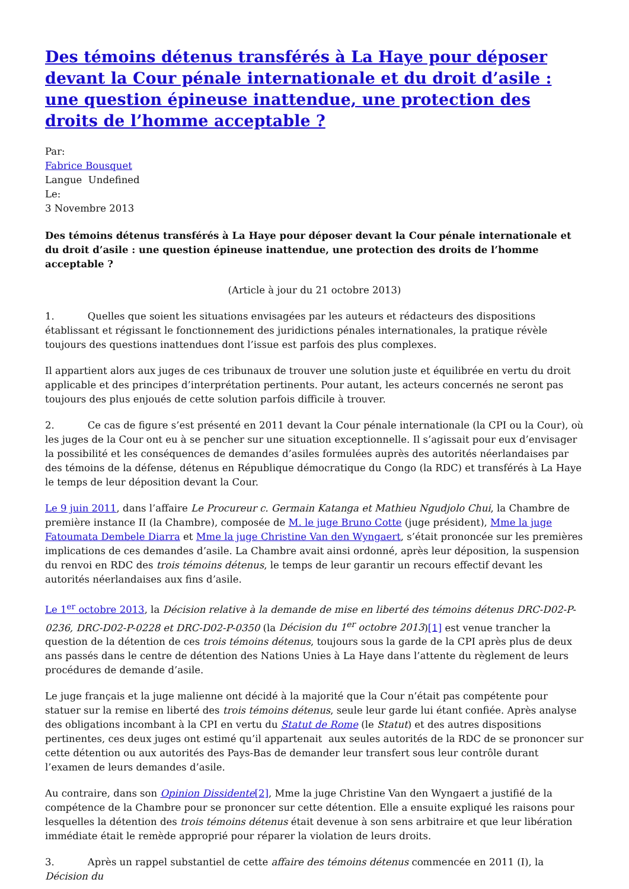Des témoins détenus transférés à La Haye pour déposer devant la Cour pénale internationale et du droit d’asile : une question épineuse inattendue, une protection des droits de l’homme acceptable ?
Par:
Fabrice Bousquet
Langue Undefined
Le:
3 Novembre 2013
Des témoins détenus transférés à La Haye pour déposer devant la Cour pénale internationale et du droit d’asile : une question épineuse inattendue, une protection des droits de l’homme acceptable ?
(Article à jour du 21 octobre 2013)
1. Quelles que soient les situations envisagées par les auteurs et rédacteurs des dispositions établissant et régissant le fonctionnement des juridictions pénales internationales, la pratique révèle toujours des questions inattendues dont l’issue est parfois des plus complexes.
Il appartient alors aux juges de ces tribunaux de trouver une solution juste et équilibrée en vertu du droit applicable et des principes d’interprétation pertinents. Pour autant, les acteurs concernés ne seront pas toujours des plus enjoués de cette solution parfois difficile à trouver.
2. Ce cas de figure s’est présenté en 2011 devant la Cour pénale internationale (la CPI ou la Cour), où les juges de la Cour ont eu à se pencher sur une situation exceptionnelle. Il s’agissait pour eux d’envisager la possibilité et les conséquences de demandes d’asiles formulées auprès des autorités néerlandaises par des témoins de la défense, détenus en République démocratique du Congo (la RDC) et transférés à La Haye le temps de leur déposition devant la Cour.
Le 9 juin 2011, dans l’affaire Le Procureur c. Germain Katanga et Mathieu Ngudjolo Chui, la Chambre de première instance II (la Chambre), composée de M. le juge Bruno Cotte (juge président), Mme la juge Fatoumata Dembele Diarra et Mme la juge Christine Van den Wyngaert, s’était prononcée sur les premières implications de ces demandes d’asile. La Chambre avait ainsi ordonné, après leur déposition, la suspension du renvoi en RDC des trois témoins détenus, le temps de leur garantir un recours effectif devant les autorités néerlandaises aux fins d’asile.
Le 1<sup>er</sup> octobre 2013, la Décision relative à la demande de mise en liberté des témoins détenus DRC-D02-P-0236, DRC-D02-P-0228 et DRC-D02-P-0350 (la Décision du 1<sup>er</sup> octobre 2013)[1] est venue trancher la question de la détention de ces trois témoins détenus, toujours sous la garde de la CPI après plus de deux ans passés dans le centre de détention des Nations Unies à La Haye dans l’attente du règlement de leurs procédures de demande d’asile.
Le juge français et la juge malienne ont décidé à la majorité que la Cour n’était pas compétente pour statuer sur la remise en liberté des trois témoins détenus, seule leur garde lui étant confiée. Après analyse des obligations incombant à la CPI en vertu du Statut de Rome (le Statut) et des autres dispositions pertinentes, ces deux juges ont estimé qu’il appartenait aux seules autorités de la RDC de se prononcer sur cette détention ou aux autorités des Pays-Bas de demander leur transfert sous leur contrôle durant l’examen de leurs demandes d’asile.
Au contraire, dans son Opinion Dissidente[2], Mme la juge Christine Van den Wyngaert a justifié de la compétence de la Chambre pour se prononcer sur cette détention. Elle a ensuite expliqué les raisons pour lesquelles la détention des trois témoins détenus était devenue à son sens arbitraire et que leur libération immédiate était le remède approprié pour réparer la violation de leurs droits.
3. Après un rappel substantiel de cette affaire des témoins détenus commencée en 2011 (I), la Décision du